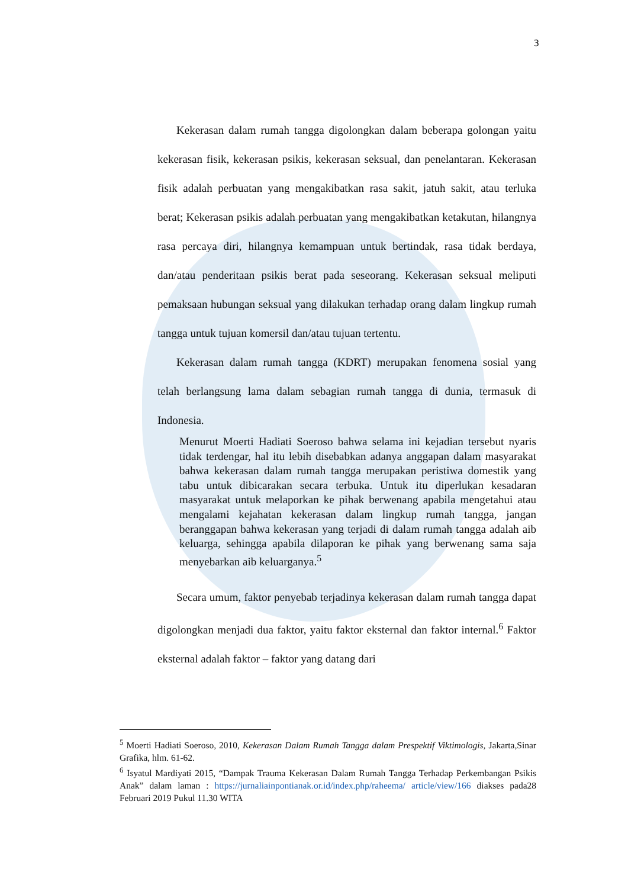3
Kekerasan dalam rumah tangga digolongkan dalam beberapa golongan yaitu kekerasan fisik, kekerasan psikis, kekerasan seksual, dan penelantaran. Kekerasan fisik adalah perbuatan yang mengakibatkan rasa sakit, jatuh sakit, atau terluka berat; Kekerasan psikis adalah perbuatan yang mengakibatkan ketakutan, hilangnya rasa percaya diri, hilangnya kemampuan untuk bertindak, rasa tidak berdaya, dan/atau penderitaan psikis berat pada seseorang. Kekerasan seksual meliputi pemaksaan hubungan seksual yang dilakukan terhadap orang dalam lingkup rumah tangga untuk tujuan komersil dan/atau tujuan tertentu.
Kekerasan dalam rumah tangga (KDRT) merupakan fenomena sosial yang telah berlangsung lama dalam sebagian rumah tangga di dunia, termasuk di Indonesia.
Menurut Moerti Hadiati Soeroso bahwa selama ini kejadian tersebut nyaris tidak terdengar, hal itu lebih disebabkan adanya anggapan dalam masyarakat bahwa kekerasan dalam rumah tangga merupakan peristiwa domestik yang tabu untuk dibicarakan secara terbuka. Untuk itu diperlukan kesadaran masyarakat untuk melaporkan ke pihak berwenang apabila mengetahui atau mengalami kejahatan kekerasan dalam lingkup rumah tangga, jangan beranggapan bahwa kekerasan yang terjadi di dalam rumah tangga adalah aib keluarga, sehingga apabila dilaporan ke pihak yang berwenang sama saja menyebarkan aib keluarganya.<sup>5</sup>
Secara umum, faktor penyebab terjadinya kekerasan dalam rumah tangga dapat digolongkan menjadi dua faktor, yaitu faktor eksternal dan faktor internal.<sup>6</sup> Faktor eksternal adalah faktor – faktor yang datang dari
<sup>5</sup> Moerti Hadiati Soeroso, 2010, Kekerasan Dalam Rumah Tangga dalam Prespektif Viktimologis, Jakarta,Sinar Grafika, hlm. 61-62.
<sup>6</sup> Isyatul Mardiyati 2015, “Dampak Trauma Kekerasan Dalam Rumah Tangga Terhadap Perkembangan Psikis Anak” dalam laman : https://jurnaliainpontianak.or.id/index.php/raheema/ article/view/166 diakses pada28 Februari 2019 Pukul 11.30 WITA